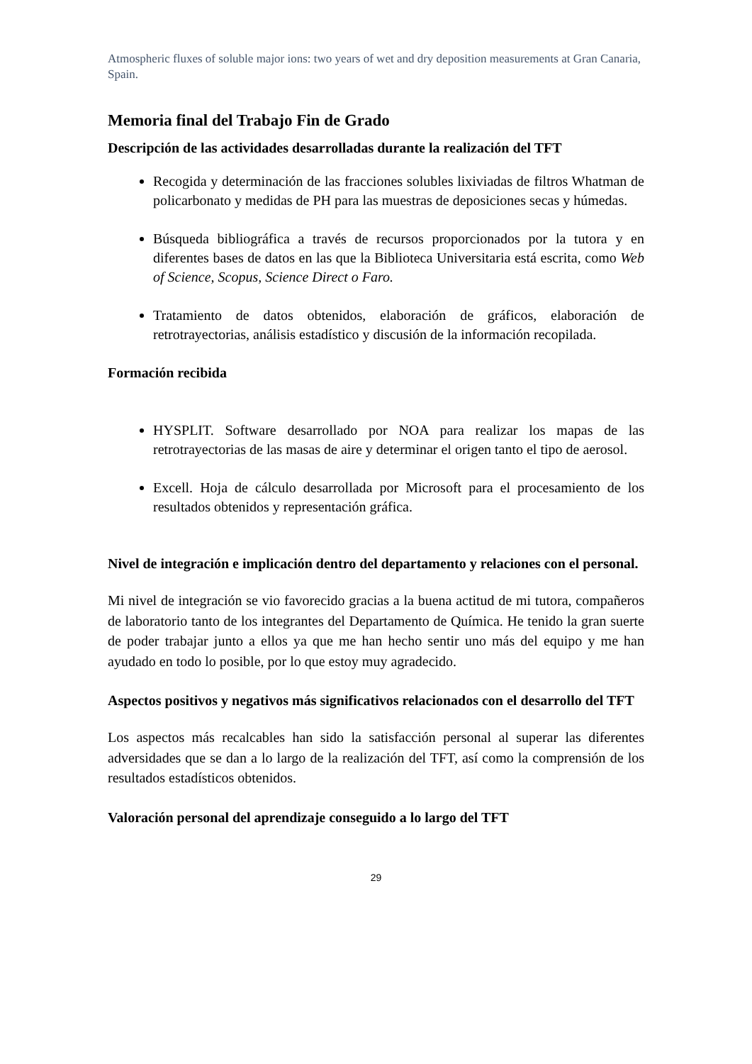Atmospheric fluxes of soluble major ions: two years of wet and dry deposition measurements at Gran Canaria, Spain.
Memoria final del Trabajo Fin de Grado
Descripción de las actividades desarrolladas durante la realización del TFT
Recogida y determinación de las fracciones solubles lixiviadas de filtros Whatman de policarbonato y medidas de PH para las muestras de deposiciones secas y húmedas.
Búsqueda bibliográfica a través de recursos proporcionados por la tutora y en diferentes bases de datos en las que la Biblioteca Universitaria está escrita, como Web of Science, Scopus, Science Direct o Faro.
Tratamiento de datos obtenidos, elaboración de gráficos, elaboración de retrotrayectorias, análisis estadístico y discusión de la información recopilada.
Formación recibida
HYSPLIT. Software desarrollado por NOA para realizar los mapas de las retrotrayectorias de las masas de aire y determinar el origen tanto el tipo de aerosol.
Excell. Hoja de cálculo desarrollada por Microsoft para el procesamiento de los resultados obtenidos y representación gráfica.
Nivel de integración e implicación dentro del departamento y relaciones con el personal.
Mi nivel de integración se vio favorecido gracias a la buena actitud de mi tutora, compañeros de laboratorio tanto de los integrantes del Departamento de Química. He tenido la gran suerte de poder trabajar junto a ellos ya que me han hecho sentir uno más del equipo y me han ayudado en todo lo posible, por lo que estoy muy agradecido.
Aspectos positivos y negativos más significativos relacionados con el desarrollo del TFT
Los aspectos más recalcables han sido la satisfacción personal al superar las diferentes adversidades que se dan a lo largo de la realización del TFT, así como la comprensión de los resultados estadísticos obtenidos.
Valoración personal del aprendizaje conseguido a lo largo del TFT
29